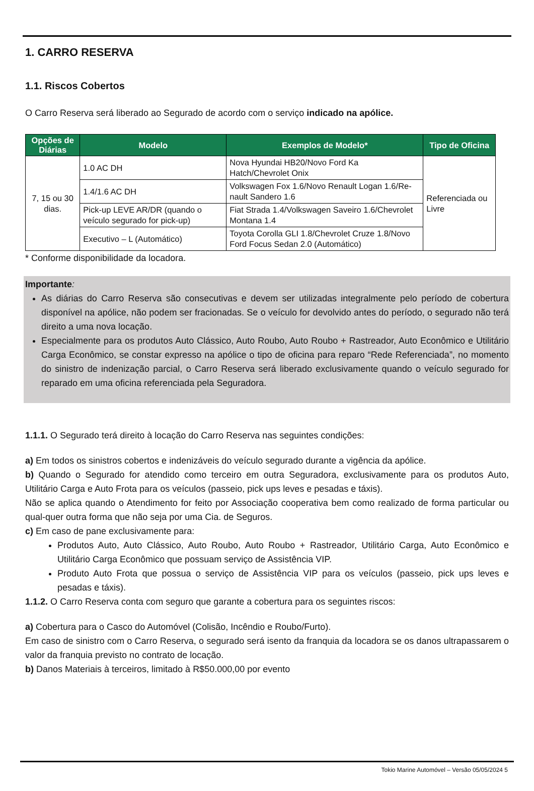1. CARRO RESERVA
1.1. Riscos Cobertos
O Carro Reserva será liberado ao Segurado de acordo com o serviço indicado na apólice.
| Opções de Diárias | Modelo | Exemplos de Modelo* | Tipo de Oficina |
| --- | --- | --- | --- |
| 7, 15 ou 30 dias. | 1.0 AC DH | Nova Hyundai HB20/Novo Ford Ka Hatch/Chevrolet Onix | Referenciada ou Livre |
| | 1.4/1.6 AC DH | Volkswagen Fox 1.6/Novo Renault Logan 1.6/Re-nault Sandero 1.6 | |
| | Pick-up LEVE AR/DR (quando o veículo segurado for pick-up) | Fiat Strada 1.4/Volkswagen Saveiro 1.6/Chevrolet Montana 1.4 | |
| | Executivo – L (Automático) | Toyota Corolla GLI 1.8/Chevrolet Cruze 1.8/Novo Ford Focus Sedan 2.0 (Automático) | |
* Conforme disponibilidade da locadora.
Importante:
As diárias do Carro Reserva são consecutivas e devem ser utilizadas integralmente pelo período de cobertura disponível na apólice, não podem ser fracionadas. Se o veículo for devolvido antes do período, o segurado não terá direito a uma nova locação.
Especialmente para os produtos Auto Clássico, Auto Roubo, Auto Roubo + Rastreador, Auto Econômico e Utilitário Carga Econômico, se constar expresso na apólice o tipo de oficina para reparo “Rede Referenciada”, no momento do sinistro de indenização parcial, o Carro Reserva será liberado exclusivamente quando o veículo segurado for reparado em uma oficina referenciada pela Seguradora.
1.1.1. O Segurado terá direito à locação do Carro Reserva nas seguintes condições:
a) Em todos os sinistros cobertos e indenizáveis do veículo segurado durante a vigência da apólice.
b) Quando o Segurado for atendido como terceiro em outra Seguradora, exclusivamente para os produtos Auto, Utilitário Carga e Auto Frota para os veículos (passeio, pick ups leves e pesadas e táxis).
Não se aplica quando o Atendimento for feito por Associação cooperativa bem como realizado de forma particular ou qual-quer outra forma que não seja por uma Cia. de Seguros.
c) Em caso de pane exclusivamente para:
Produtos Auto, Auto Clássico, Auto Roubo, Auto Roubo + Rastreador, Utilitário Carga, Auto Econômico e Utilitário Carga Econômico que possuam serviço de Assistência VIP.
Produto Auto Frota que possua o serviço de Assistência VIP para os veículos (passeio, pick ups leves e pesadas e táxis).
1.1.2. O Carro Reserva conta com seguro que garante a cobertura para os seguintes riscos:
a) Cobertura para o Casco do Automóvel (Colisão, Incêndio e Roubo/Furto).
Em caso de sinistro com o Carro Reserva, o segurado será isento da franquia da locadora se os danos ultrapassarem o valor da franquia previsto no contrato de locação.
b) Danos Materiais à terceiros, limitado à R$50.000,00 por evento
Tokio Marine Automóvel – Versão 05/05/2024 5